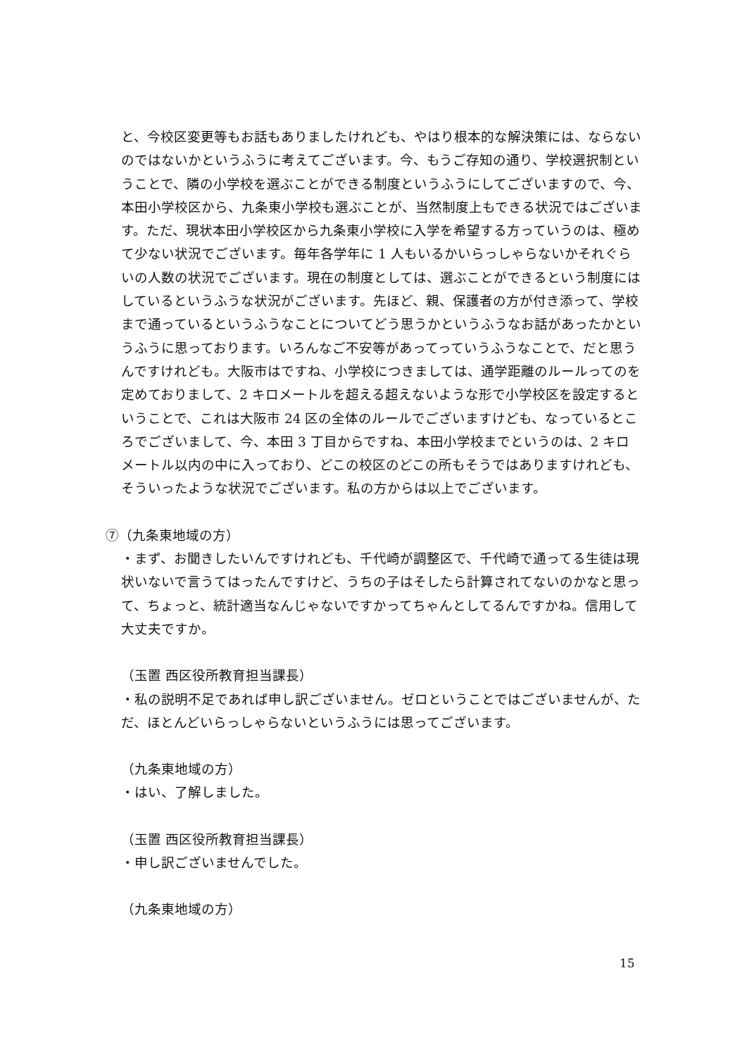と、今校区変更等もお話もありましたけれども、やはり根本的な解決策には、ならないのではないかというふうに考えてございます。今、もうご存知の通り、学校選択制ということで、隣の小学校を選ぶことができる制度というふうにしてございますので、今、本田小学校区から、九条東小学校も選ぶことが、当然制度上もできる状況ではございます。ただ、現状本田小学校区から九条東小学校に入学を希望する方っていうのは、極めて少ない状況でございます。毎年各学年に 1 人もいるかいらっしゃらないかそれぐらいの人数の状況でございます。現在の制度としては、選ぶことができるという制度にはしているというふうな状況がございます。先ほど、親、保護者の方が付き添って、学校まで通っているというふうなことについてどう思うかというふうなお話があったかというふうに思っております。いろんなご不安等があってっていうふうなことで、だと思うんですけれども。大阪市はですね、小学校につきましては、通学距離のルールってのを定めておりまして、2 キロメートルを超える超えないような形で小学校区を設定するということで、これは大阪市 24 区の全体のルールでございますけども、なっているところでございまして、今、本田 3 丁目からですね、本田小学校までというのは、2 キロメートル以内の中に入っており、どこの校区のどこの所もそうではありますけれども、そういったような状況でございます。私の方からは以上でございます。
⑦（九条東地域の方）
・まず、お聞きしたいんですけれども、千代崎が調整区で、千代崎で通ってる生徒は現状いないで言うてはったんですけど、うちの子はそしたら計算されてないのかなと思って、ちょっと、統計適当なんじゃないですかってちゃんとしてるんですかね。信用して大丈夫ですか。
（玉置 西区役所教育担当課長）
・私の説明不足であれば申し訳ございません。ゼロということではございませんが、ただ、ほとんどいらっしゃらないというふうには思ってございます。
（九条東地域の方）
・はい、了解しました。
（玉置 西区役所教育担当課長）
・申し訳ございませんでした。
（九条東地域の方）
15